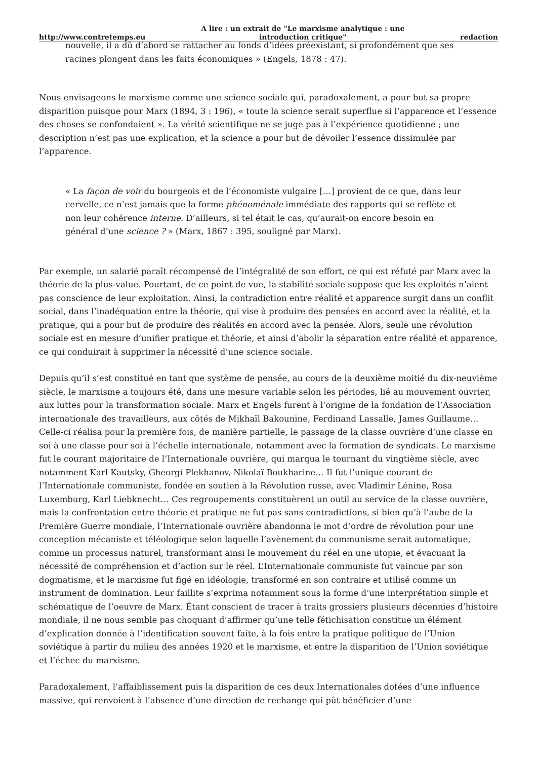http://www.contretemps.eu A lire : un extrait de "Le marxisme analytique : une
introduction critique" redaction
nouvelle, il a dû d’abord se rattacher au fonds d’idées préexistant, si profondément que ses racines plongent dans les faits économiques » (Engels, 1878 : 47).
Nous envisageons le marxisme comme une science sociale qui, paradoxalement, a pour but sa propre disparition puisque pour Marx (1894, 3 : 196), « toute la science serait superflue si l’apparence et l’essence des choses se confondaient ». La vérité scientifique ne se juge pas à l’expérience quotidienne ; une description n’est pas une explication, et la science a pour but de dévoiler l’essence dissimulée par l’apparence.
« La façon de voir du bourgeois et de l’économiste vulgaire […] provient de ce que, dans leur cervelle, ce n’est jamais que la forme phénoménale immédiate des rapports qui se reflète et non leur cohérence interne. D’ailleurs, si tel était le cas, qu’aurait-on encore besoin en général d’une science ? » (Marx, 1867 : 395, souligné par Marx).
Par exemple, un salarié paraît récompensé de l’intégralité de son effort, ce qui est réfuté par Marx avec la théorie de la plus-value. Pourtant, de ce point de vue, la stabilité sociale suppose que les exploités n’aient pas conscience de leur exploitation. Ainsi, la contradiction entre réalité et apparence surgit dans un conflit social, dans l’inadéquation entre la théorie, qui vise à produire des pensées en accord avec la réalité, et la pratique, qui a pour but de produire des réalités en accord avec la pensée. Alors, seule une révolution sociale est en mesure d’unifier pratique et théorie, et ainsi d’abolir la séparation entre réalité et apparence, ce qui conduirait à supprimer la nécessité d’une science sociale.
Depuis qu’il s’est constitué en tant que système de pensée, au cours de la deuxième moitié du dix-neuvième siècle, le marxisme a toujours été, dans une mesure variable selon les périodes, lié au mouvement ouvrier, aux luttes pour la transformation sociale. Marx et Engels furent à l’origine de la fondation de l’Association internationale des travailleurs, aux côtés de Mikhaïl Bakounine, Ferdinand Lassalle, James Guillaume… Celle-ci réalisa pour la première fois, de manière partielle, le passage de la classe ouvrière d’une classe en soi à une classe pour soi à l’échelle internationale, notamment avec la formation de syndicats. Le marxisme fut le courant majoritaire de l’Internationale ouvrière, qui marqua le tournant du vingtième siècle, avec notamment Karl Kautsky, Gheorgi Plekhanov, Nikolaï Boukharine… Il fut l’unique courant de l’Internationale communiste, fondée en soutien à la Révolution russe, avec Vladimir Lénine, Rosa Luxemburg, Karl Liebknecht… Ces regroupements constituèrent un outil au service de la classe ouvrière, mais la confrontation entre théorie et pratique ne fut pas sans contradictions, si bien qu’à l’aube de la Première Guerre mondiale, l’Internationale ouvrière abandonna le mot d’ordre de révolution pour une conception mécaniste et téléologique selon laquelle l’avènement du communisme serait automatique, comme un processus naturel, transformant ainsi le mouvement du réel en une utopie, et évacuant la nécessité de compréhension et d’action sur le réel. L’Internationale communiste fut vaincue par son dogmatisme, et le marxisme fut figé en idéologie, transformé en son contraire et utilisé comme un instrument de domination. Leur faillite s’exprima notamment sous la forme d’une interprétation simple et schématique de l’oeuvre de Marx. Étant conscient de tracer à traits grossiers plusieurs décennies d’histoire mondiale, il ne nous semble pas choquant d’affirmer qu’une telle fétichisation constitue un élément d’explication donnée à l’identification souvent faite, à la fois entre la pratique politique de l’Union soviétique à partir du milieu des années 1920 et le marxisme, et entre la disparition de l’Union soviétique et l’échec du marxisme.
Paradoxalement, l’affaiblissement puis la disparition de ces deux Internationales dotées d’une influence massive, qui renvoient à l’absence d’une direction de rechange qui pût bénéficier d’une